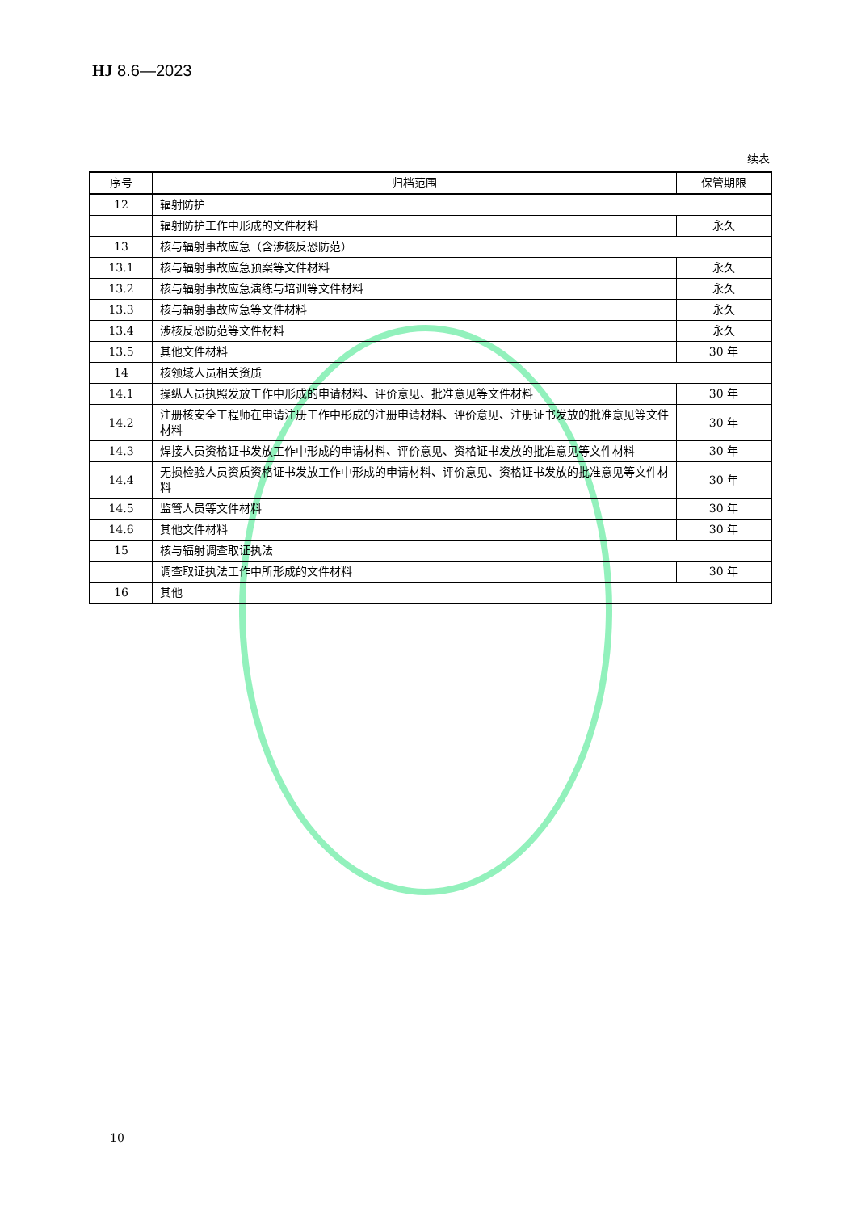HJ 8.6—2023
续表
| 序号 | 归档范围 | 保管期限 |
| --- | --- | --- |
| 12 | 辐射防护 | |
| | 辐射防护工作中形成的文件材料 | 永久 |
| 13 | 核与辐射事故应急（含涉核反恐防范） | |
| 13.1 | 核与辐射事故应急预案等文件材料 | 永久 |
| 13.2 | 核与辐射事故应急演练与培训等文件材料 | 永久 |
| 13.3 | 核与辐射事故应急等文件材料 | 永久 |
| 13.4 | 涉核反恐防范等文件材料 | 永久 |
| 13.5 | 其他文件材料 | 30 年 |
| 14 | 核领域人员相关资质 | |
| 14.1 | 操纵人员执照发放工作中形成的申请材料、评价意见、批准意见等文件材料 | 30 年 |
| 14.2 | 注册核安全工程师在申请注册工作中形成的注册申请材料、评价意见、注册证书发放的批准意见等文件材料 | 30 年 |
| 14.3 | 焊接人员资格证书发放工作中形成的申请材料、评价意见、资格证书发放的批准意见等文件材料 | 30 年 |
| 14.4 | 无损检验人员资质资格证书发放工作中形成的申请材料、评价意见、资格证书发放的批准意见等文件材料 | 30 年 |
| 14.5 | 监管人员等文件材料 | 30 年 |
| 14.6 | 其他文件材料 | 30 年 |
| 15 | 核与辐射调查取证执法 | |
| | 调查取证执法工作中所形成的文件材料 | 30 年 |
| 16 | 其他 | |
10